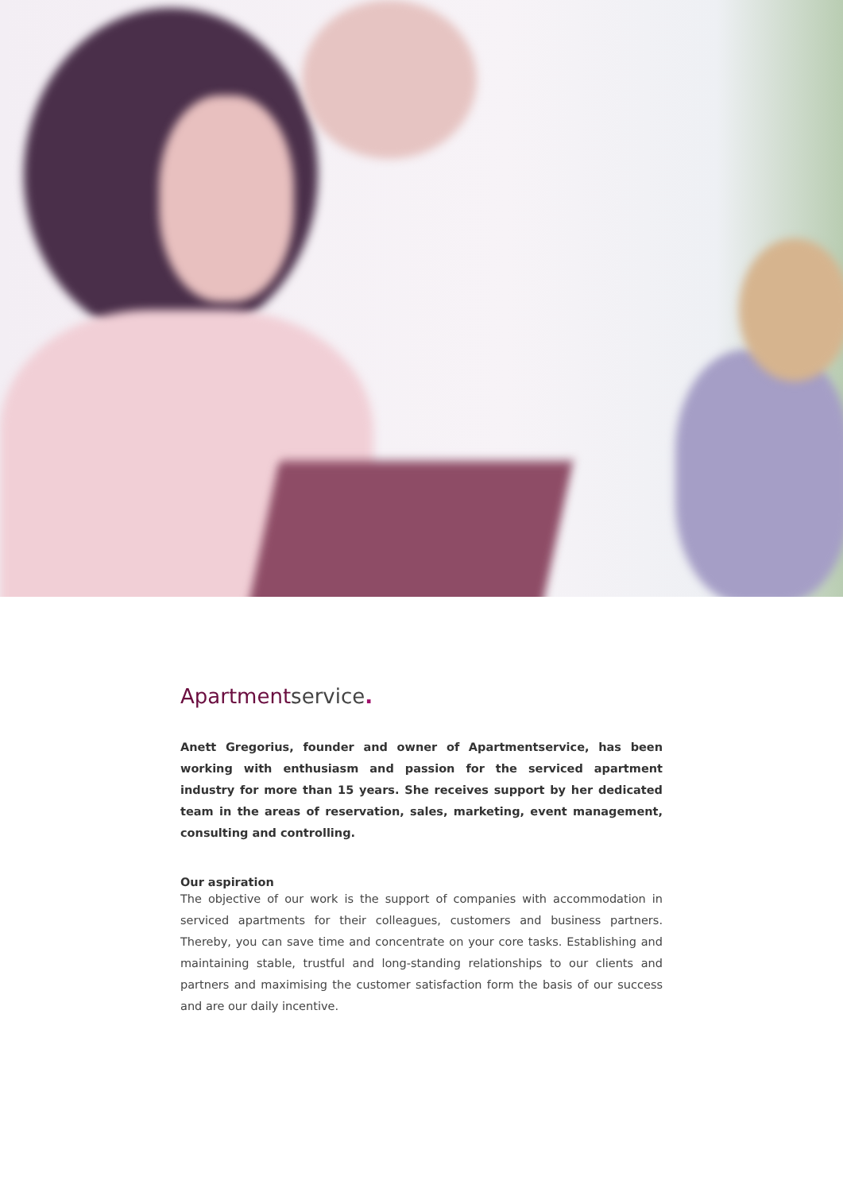Apartmentservice.
Anett Gregorius, founder and owner of Apartmentservice, has been working with enthusiasm and passion for the serviced apartment industry for more than 15 years. She receives support by her dedicated team in the areas of reservation, sales, marketing, event management, consulting and controlling.
Our aspiration
The objective of our work is the support of companies with accommodation in serviced apartments for their colleagues, customers and business partners. Thereby, you can save time and concentrate on your core tasks. Establishing and maintaining stable, trustful and long-standing relationships to our clients and partners and maximising the customer satisfaction form the basis of our success and are our daily incentive.